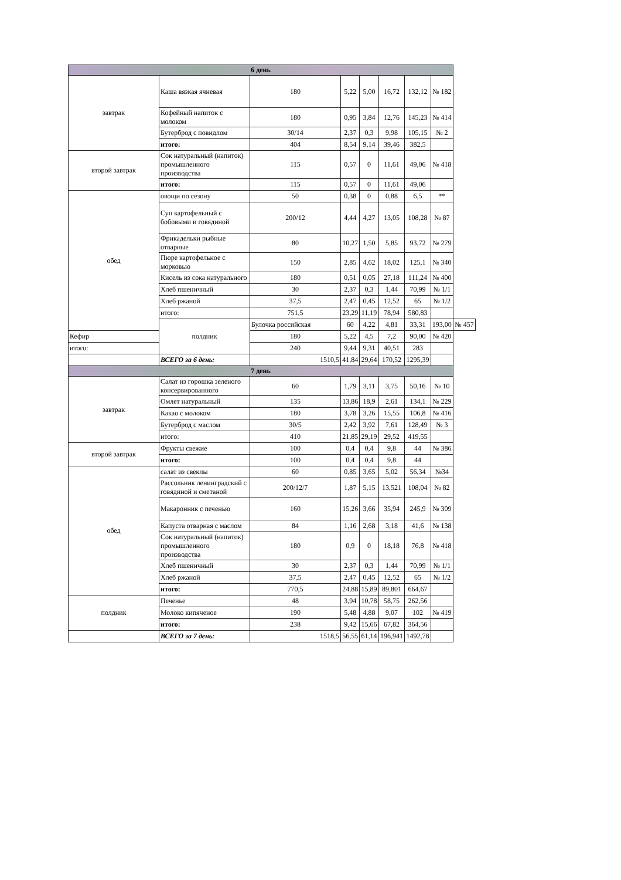| 6 день | | | | | | | | |
| завтрак | Каша вязкая ячневая | 180 | 5,22 | 5,00 | 16,72 | 132,12 | № 182 | |
| | Кофейный напиток с молоком | 180 | 0,95 | 3,84 | 12,76 | 145,23 | № 414 | |
| | Бутерброд с повидлом | 30/14 | 2,37 | 0,3 | 9,98 | 105,15 | № 2 | |
| | итого: | 404 | 8,54 | 9,14 | 39,46 | 382,5 | | |
| второй завтрак | Сок натуральный (напиток) промышленного производства | 115 | 0,57 | 0 | 11,61 | 49,06 | № 418 | |
| | итого: | 115 | 0,57 | 0 | 11,61 | 49,06 | | |
| обед | овощи по сезону | 50 | 0,38 | 0 | 0,88 | 6,5 | ** | |
| | Суп картофельный с бобовыми и говядиной | 200/12 | 4,44 | 4,27 | 13,05 | 108,28 | № 87 | |
| | Фрикадельки рыбные отварные | 80 | 10,27 | 1,50 | 5,85 | 93,72 | № 279 | |
| | Пюре картофельное с морковью | 150 | 2,85 | 4,62 | 18,02 | 125,1 | № 340 | |
| | Кисель из сока натурального | 180 | 0,51 | 0,05 | 27,18 | 111,24 | № 400 | |
| | Хлеб пшеничный | 30 | 2,37 | 0,3 | 1,44 | 70,99 | № 1/1 | |
| | Хлеб ржаной | 37,5 | 2,47 | 0,45 | 12,52 | 65 | № 1/2 | |
| | итого: | 751,5 | 23,29 | 11,19 | 78,94 | 580,83 | | |
| | полдник | Булочка российская | 60 | 4,22 | 4,81 | 33,31 | 193,00 | № 457 |
| Кефир | | 180 | 5,22 | 4,5 | 7,2 | 90,00 | № 420 | |
| итого: | | 240 | 9,44 | 9,31 | 40,51 | 283 | | |
| | ВСЕГО за 6 день: | 1510,5 | 41,84 | 29,64 | 170,52 | 1295,39 | | |
| 7 день | | | | | | | | |
| завтрак | Салат из горошка зеленого консервированного | 60 | 1,79 | 3,11 | 3,75 | 50,16 | № 10 | |
| | Омлет натуральный | 135 | 13,86 | 18,9 | 2,61 | 134,1 | № 229 | |
| | Какао с молоком | 180 | 3,78 | 3,26 | 15,55 | 106,8 | № 416 | |
| | Бутерброд с маслом | 30/5 | 2,42 | 3,92 | 7,61 | 128,49 | № 3 | |
| | итого: | 410 | 21,85 | 29,19 | 29,52 | 419,55 | | |
| второй завтрак | Фрукты свежие | 100 | 0,4 | 0,4 | 9,8 | 44 | № 386 | |
| | итого: | 100 | 0,4 | 0,4 | 9,8 | 44 | | |
| обед | салат из свеклы | 60 | 0,85 | 3,65 | 5,02 | 56,34 | №34 | |
| | Рассольник ленинградский с говядиной и сметаной | 200/12/7 | 1,87 | 5,15 | 13,521 | 108,04 | № 82 | |
| | Макаронник с печенью | 160 | 15,26 | 3,66 | 35,94 | 245,9 | № 309 | |
| | Капуста отварная с маслом | 84 | 1,16 | 2,68 | 3,18 | 41,6 | № 138 | |
| | Сок натуральный (напиток) промышленного производства | 180 | 0,9 | 0 | 18,18 | 76,8 | № 418 | |
| | Хлеб пшеничный | 30 | 2,37 | 0,3 | 1,44 | 70,99 | № 1/1 | |
| | Хлеб ржаной | 37,5 | 2,47 | 0,45 | 12,52 | 65 | № 1/2 | |
| | итого: | 770,5 | 24,88 | 15,89 | 89,801 | 664,67 | | |
| полдник | Печенье | 48 | 3,94 | 10,78 | 58,75 | 262,56 | | |
| | Молоко кипяченое | 190 | 5,48 | 4,88 | 9,07 | 102 | № 419 | |
| | итого: | 238 | 9,42 | 15,66 | 67,82 | 364,56 | | |
| | ВСЕГО за 7 день: | 1518,5 | 56,55 | 61,14 | 196,941 | 1492,78 | | |